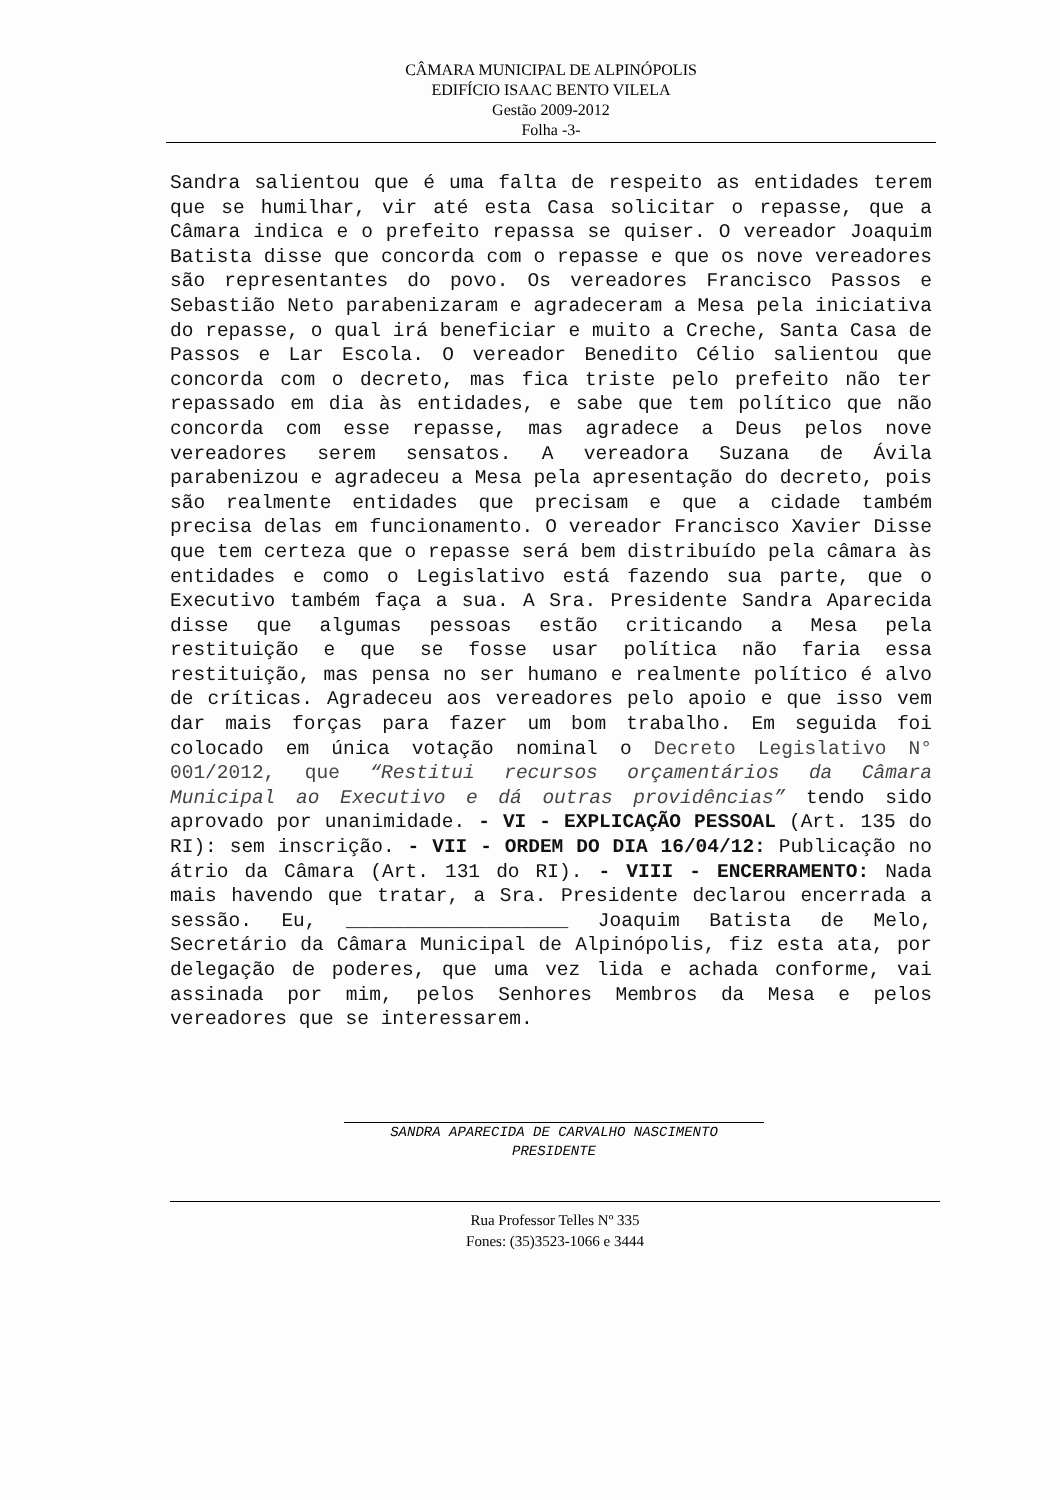CÂMARA MUNICIPAL DE ALPINÓPOLIS
EDIFÍCIO ISAAC BENTO VILELA
Gestão 2009-2012
Folha -3-
Sandra salientou que é uma falta de respeito as entidades terem que se humilhar, vir até esta Casa solicitar o repasse, que a Câmara indica e o prefeito repassa se quiser. O vereador Joaquim Batista disse que concorda com o repasse e que os nove vereadores são representantes do povo. Os vereadores Francisco Passos e Sebastião Neto parabenizaram e agradeceram a Mesa pela iniciativa do repasse, o qual irá beneficiar e muito a Creche, Santa Casa de Passos e Lar Escola. O vereador Benedito Célio salientou que concorda com o decreto, mas fica triste pelo prefeito não ter repassado em dia às entidades, e sabe que tem político que não concorda com esse repasse, mas agradece a Deus pelos nove vereadores serem sensatos. A vereadora Suzana de Ávila parabenizou e agradeceu a Mesa pela apresentação do decreto, pois são realmente entidades que precisam e que a cidade também precisa delas em funcionamento. O vereador Francisco Xavier Disse que tem certeza que o repasse será bem distribuído pela câmara às entidades e como o Legislativo está fazendo sua parte, que o Executivo também faça a sua. A Sra. Presidente Sandra Aparecida disse que algumas pessoas estão criticando a Mesa pela restituição e que se fosse usar política não faria essa restituição, mas pensa no ser humano e realmente político é alvo de críticas. Agradeceu aos vereadores pelo apoio e que isso vem dar mais forças para fazer um bom trabalho. Em seguida foi colocado em única votação nominal o Decreto Legislativo N° 001/2012, que “Restitui recursos orçamentários da Câmara Municipal ao Executivo e dá outras providências” tendo sido aprovado por unanimidade. - VI - EXPLICAÇÃO PESSOAL (Art. 135 do RI): sem inscrição. - VII - ORDEM DO DIA 16/04/12: Publicação no átrio da Câmara (Art. 131 do RI). - VIII - ENCERRAMENTO: Nada mais havendo que tratar, a Sra. Presidente declarou encerrada a sessão. Eu, ___________________ Joaquim Batista de Melo, Secretário da Câmara Municipal de Alpinópolis, fiz esta ata, por delegação de poderes, que uma vez lida e achada conforme, vai assinada por mim, pelos Senhores Membros da Mesa e pelos vereadores que se interessarem.
SANDRA APARECIDA DE CARVALHO NASCIMENTO
PRESIDENTE
Rua Professor Telles Nº 335
Fones: (35)3523-1066 e 3444